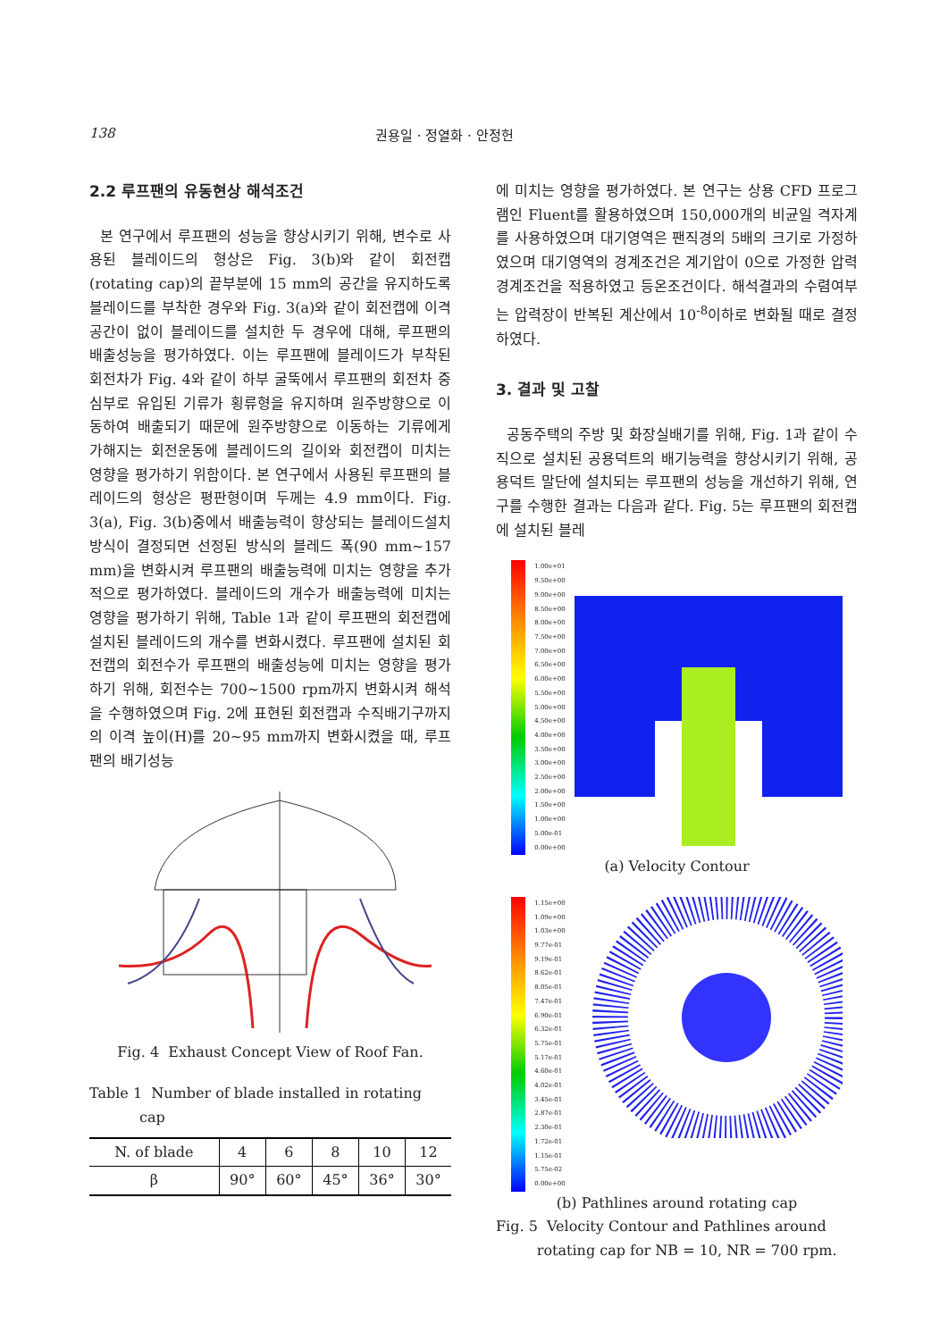138 권용일 · 정열화 · 안정헌
2.2 루프팬의 유동현상 해석조건
본 연구에서 루프팬의 성능을 향상시키기 위해, 변수로 사용된 블레이드의 형상은 Fig. 3(b)와 같이 회전캡(rotating cap)의 끝부분에 15 mm의 공간을 유지하도록 블레이드를 부착한 경우와 Fig. 3(a)와 같이 회전캡에 이격공간이 없이 블레이드를 설치한 두 경우에 대해, 루프팬의 배출성능을 평가하였다. 이는 루프팬에 블레이드가 부착된 회전차가 Fig. 4와 같이 하부 굴뚝에서 루프팬의 회전차 중심부로 유입된 기류가 횡류형을 유지하며 원주방향으로 이동하여 배출되기 때문에 원주방향으로 이동하는 기류에게 가해지는 회전운동에 블레이드의 길이와 회전캡이 미치는 영향을 평가하기 위함이다. 본 연구에서 사용된 루프팬의 블레이드의 형상은 평판형이며 두께는 4.9 mm이다. Fig. 3(a), Fig. 3(b)중에서 배출능력이 향상되는 블레이드설치방식이 결정되면 선정된 방식의 블레드 폭(90 mm~157 mm)을 변화시켜 루프팬의 배출능력에 미치는 영향을 추가적으로 평가하였다. 블레이드의 개수가 배출능력에 미치는 영향을 평가하기 위해, Table 1과 같이 루프팬의 회전캡에 설치된 블레이드의 개수를 변화시켰다. 루프팬에 설치된 회전캡의 회전수가 루프팬의 배출성능에 미치는 영향을 평가하기 위해, 회전수는 700~1500 rpm까지 변화시켜 해석을 수행하였으며 Fig. 2에 표현된 회전캡과 수직배기구까지의 이격 높이(H)를 20~95 mm까지 변화시켰을 때, 루프팬의 배기성능
Fig. 4 Exhaust Concept View of Roof Fan.
Table 1 Number of blade installed in rotating
cap
| N. of blade | 4 | 6 | 8 | 10 | 12 |
| β | 90° | 60° | 45° | 36° | 30° |
에 미치는 영향을 평가하였다. 본 연구는 상용 CFD 프로그램인 Fluent를 활용하였으며 150,000개의 비균일 격자계를 사용하였으며 대기영역은 팬직경의 5배의 크기로 가정하였으며 대기영역의 경계조건은 계기압이 0으로 가정한 압력경계조건을 적용하였고 등온조건이다. 해석결과의 수렴여부는 압력장이 반복된 계산에서 10<sup>-8</sup>이하로 변화될 때로 결정하였다.
3. 결과 및 고찰
공동주택의 주방 및 화장실배기를 위해, Fig. 1과 같이 수직으로 설치된 공용덕트의 배기능력을 향상시키기 위해, 공용덕트 말단에 설치되는 루프팬의 성능을 개선하기 위해, 연구를 수행한 결과는 다음과 같다. Fig. 5는 루프팬의 회전캡에 설치된 블레
1.00e+01
9.50e+00
9.00e+00
8.50e+00
8.00e+00
7.50e+00
7.00e+00
6.50e+00
6.00e+00
5.50e+00
5.00e+00
4.50e+00
4.00e+00
3.50e+00
3.00e+00
2.50e+00
2.00e+00
1.50e+00
1.00e+00
5.00e-01
0.00e+00
(a) Velocity Contour
1.15e+00
1.09e+00
1.03e+00
9.77e-01
9.19e-01
8.62e-01
8.05e-01
7.47e-01
6.90e-01
6.32e-01
5.75e-01
5.17e-01
4.60e-01
4.02e-01
3.45e-01
2.87e-01
2.30e-01
1.72e-01
1.15e-01
5.75e-02
0.00e+00
(b) Pathlines around rotating cap
Fig. 5 Velocity Contour and Pathlines around
rotating cap for NB = 10, NR = 700 rpm.